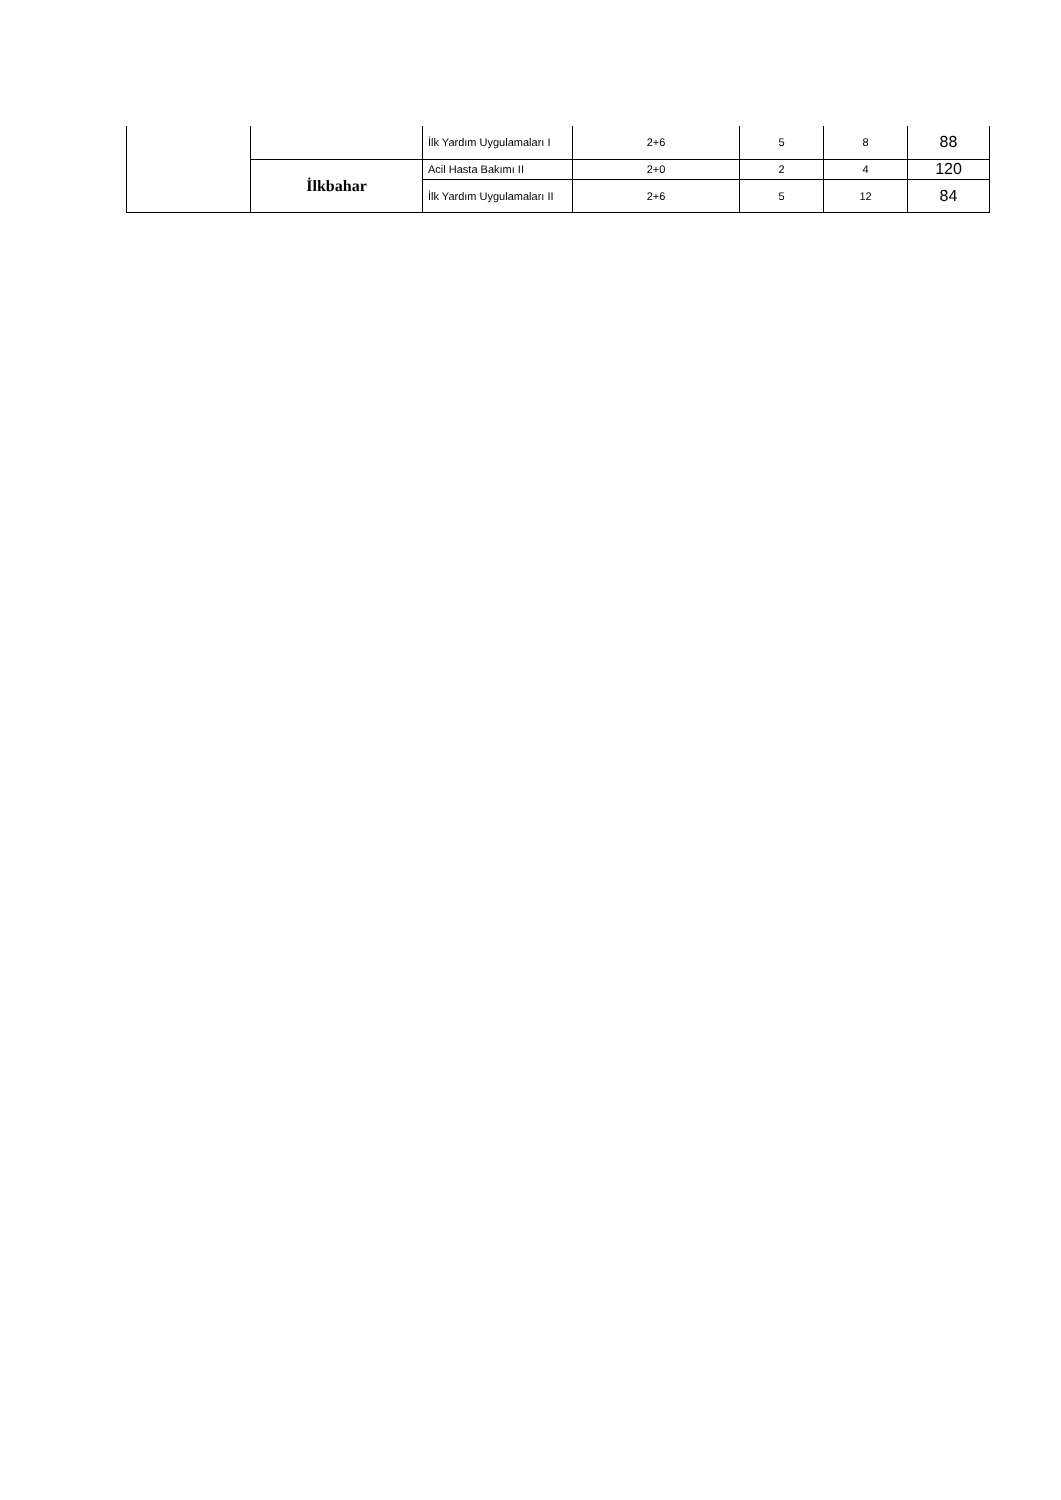| | | İlk Yardım Uygulamaları I | 2+6 | 5 | 8 | 88 |
| | İlkbahar | Acil Hasta Bakımı II | 2+0 | 2 | 4 | 120 |
| | | İlk Yardım Uygulamaları II | 2+6 | 5 | 12 | 84 |